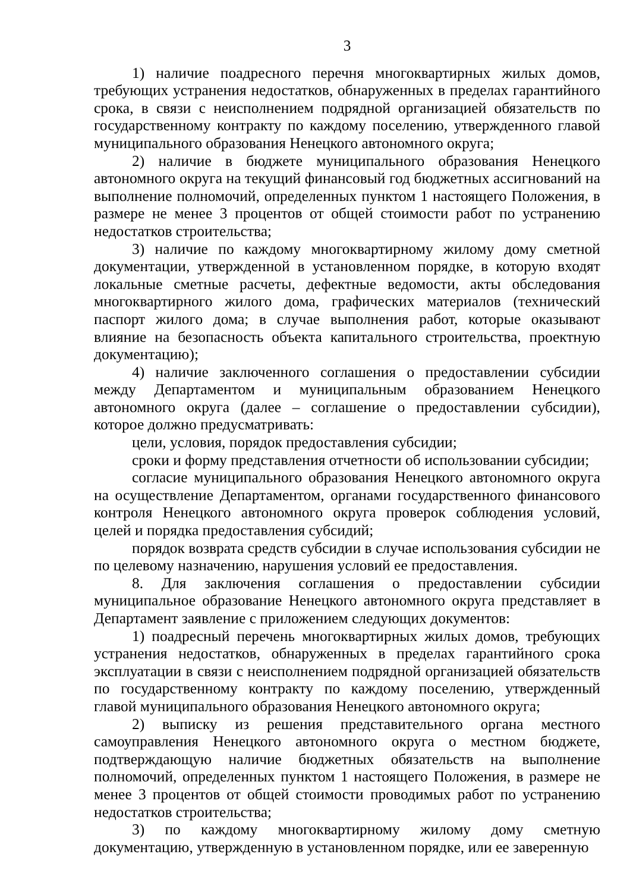3
1) наличие поадресного перечня многоквартирных жилых домов, требующих устранения недостатков, обнаруженных в пределах гарантийного срока, в связи с неисполнением подрядной организацией обязательств по государственному контракту по каждому поселению, утвержденного главой муниципального образования Ненецкого автономного округа;
2) наличие в бюджете муниципального образования Ненецкого автономного округа на текущий финансовый год бюджетных ассигнований на выполнение полномочий, определенных пунктом 1 настоящего Положения, в размере не менее 3 процентов от общей стоимости работ по устранению недостатков строительства;
3) наличие по каждому многоквартирному жилому дому сметной документации, утвержденной в установленном порядке, в которую входят локальные сметные расчеты, дефектные ведомости, акты обследования многоквартирного жилого дома, графических материалов (технический паспорт жилого дома; в случае выполнения работ, которые оказывают влияние на безопасность объекта капитального строительства, проектную документацию);
4) наличие заключенного соглашения о предоставлении субсидии между Департаментом и муниципальным образованием Ненецкого автономного округа (далее – соглашение о предоставлении субсидии), которое должно предусматривать:
цели, условия, порядок предоставления субсидии;
сроки и форму представления отчетности об использовании субсидии;
согласие муниципального образования Ненецкого автономного округа на осуществление Департаментом, органами государственного финансового контроля Ненецкого автономного округа проверок соблюдения условий, целей и порядка предоставления субсидий;
порядок возврата средств субсидии в случае использования субсидии не по целевому назначению, нарушения условий ее предоставления.
8. Для заключения соглашения о предоставлении субсидии муниципальное образование Ненецкого автономного округа представляет в Департамент заявление с приложением следующих документов:
1) поадресный перечень многоквартирных жилых домов, требующих устранения недостатков, обнаруженных в пределах гарантийного срока эксплуатации в связи с неисполнением подрядной организацией обязательств по государственному контракту по каждому поселению, утвержденный главой муниципального образования Ненецкого автономного округа;
2) выписку из решения представительного органа местного самоуправления Ненецкого автономного округа о местном бюджете, подтверждающую наличие бюджетных обязательств на выполнение полномочий, определенных пунктом 1 настоящего Положения, в размере не менее 3 процентов от общей стоимости проводимых работ по устранению недостатков строительства;
3) по каждому многоквартирному жилому дому сметную документацию, утвержденную в установленном порядке, или ее заверенную